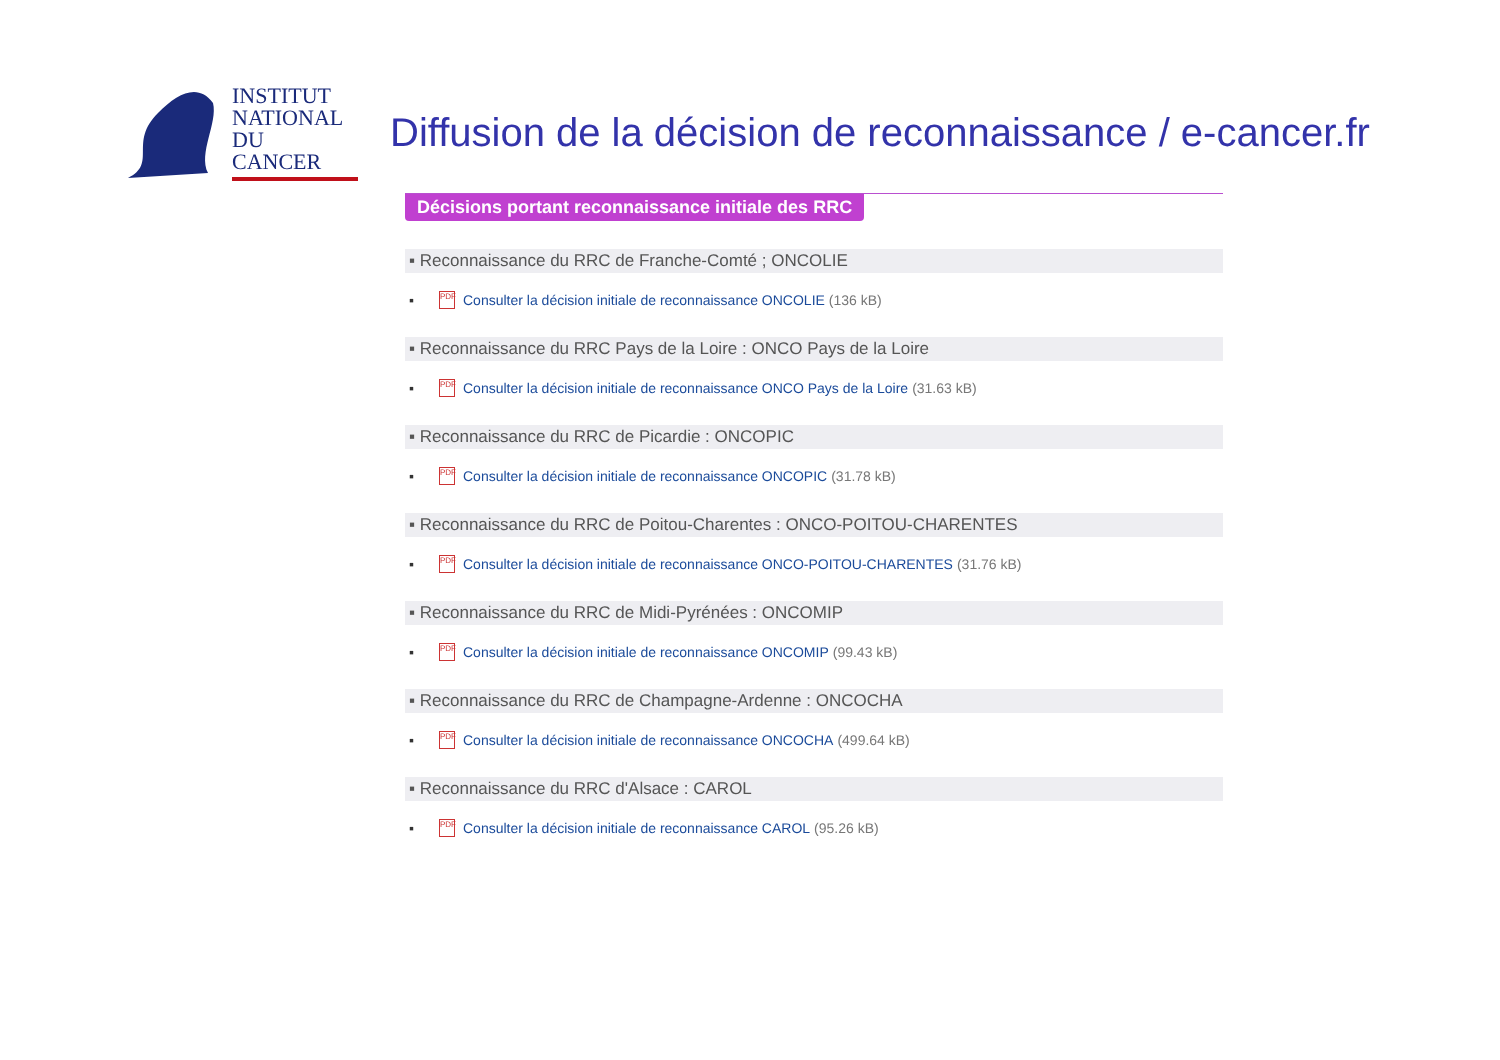INSTITUT
NATIONAL
DU CANCER
Diffusion de la décision de reconnaissance / e-cancer.fr
Décisions portant reconnaissance initiale des RRC
▪ Reconnaissance du RRC de Franche-Comté ; ONCOLIE
▪ PDF Consulter la décision initiale de reconnaissance ONCOLIE (136 kB)
▪ Reconnaissance du RRC Pays de la Loire : ONCO Pays de la Loire
▪ PDF Consulter la décision initiale de reconnaissance ONCO Pays de la Loire (31.63 kB)
▪ Reconnaissance du RRC de Picardie : ONCOPIC
▪ PDF Consulter la décision initiale de reconnaissance ONCOPIC (31.78 kB)
▪ Reconnaissance du RRC de Poitou-Charentes : ONCO-POITOU-CHARENTES
▪ PDF Consulter la décision initiale de reconnaissance ONCO-POITOU-CHARENTES (31.76 kB)
▪ Reconnaissance du RRC de Midi-Pyrénées : ONCOMIP
▪ PDF Consulter la décision initiale de reconnaissance ONCOMIP (99.43 kB)
▪ Reconnaissance du RRC de Champagne-Ardenne : ONCOCHA
▪ PDF Consulter la décision initiale de reconnaissance ONCOCHA (499.64 kB)
▪ Reconnaissance du RRC d'Alsace : CAROL
▪ PDF Consulter la décision initiale de reconnaissance CAROL (95.26 kB)